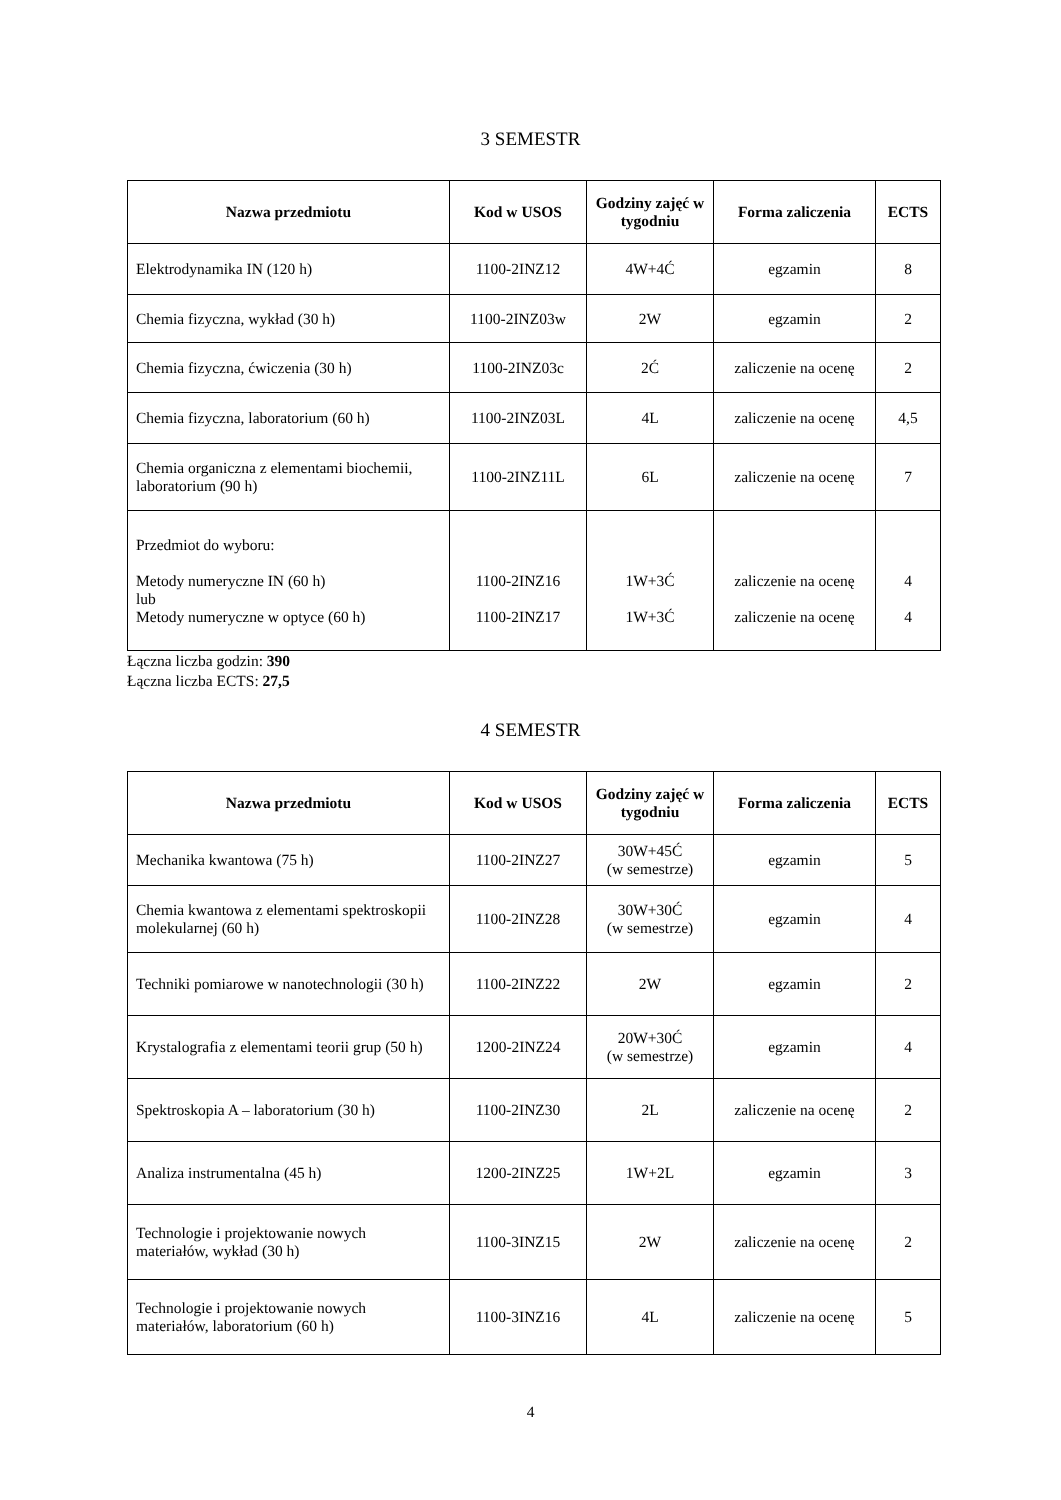3 SEMESTR
| Nazwa przedmiotu | Kod w USOS | Godziny zajęć w tygodniu | Forma zaliczenia | ECTS |
| --- | --- | --- | --- | --- |
| Elektrodynamika IN (120 h) | 1100-2INZ12 | 4W+4Ć | egzamin | 8 |
| Chemia fizyczna, wykład (30 h) | 1100-2INZ03w | 2W | egzamin | 2 |
| Chemia fizyczna, ćwiczenia (30 h) | 1100-2INZ03c | 2Ć | zaliczenie na ocenę | 2 |
| Chemia fizyczna, laboratorium (60 h) | 1100-2INZ03L | 4L | zaliczenie na ocenę | 4,5 |
| Chemia organiczna z elementami biochemii, laboratorium (90 h) | 1100-2INZ11L | 6L | zaliczenie na ocenę | 7 |
| Przedmiot do wyboru: Metody numeryczne IN (60 h) lub Metody numeryczne w optyce (60 h) | 1100-2INZ16 1100-2INZ17 | 1W+3Ć 1W+3Ć | zaliczenie na ocenę zaliczenie na ocenę | 4 4 |
Łączna liczba godzin: 390
Łączna liczba ECTS: 27,5
4 SEMESTR
| Nazwa przedmiotu | Kod w USOS | Godziny zajęć w tygodniu | Forma zaliczenia | ECTS |
| --- | --- | --- | --- | --- |
| Mechanika kwantowa (75 h) | 1100-2INZ27 | 30W+45Ć (w semestrze) | egzamin | 5 |
| Chemia kwantowa z elementami spektroskopii molekularnej (60 h) | 1100-2INZ28 | 30W+30Ć (w semestrze) | egzamin | 4 |
| Techniki pomiarowe w nanotechnologii (30 h) | 1100-2INZ22 | 2W | egzamin | 2 |
| Krystalografia z elementami teorii grup (50 h) | 1200-2INZ24 | 20W+30Ć (w semestrze) | egzamin | 4 |
| Spektroskopia A – laboratorium (30 h) | 1100-2INZ30 | 2L | zaliczenie na ocenę | 2 |
| Analiza instrumentalna (45 h) | 1200-2INZ25 | 1W+2L | egzamin | 3 |
| Technologie i projektowanie nowych materiałów, wykład (30 h) | 1100-3INZ15 | 2W | zaliczenie na ocenę | 2 |
| Technologie i projektowanie nowych materiałów, laboratorium (60 h) | 1100-3INZ16 | 4L | zaliczenie na ocenę | 5 |
4